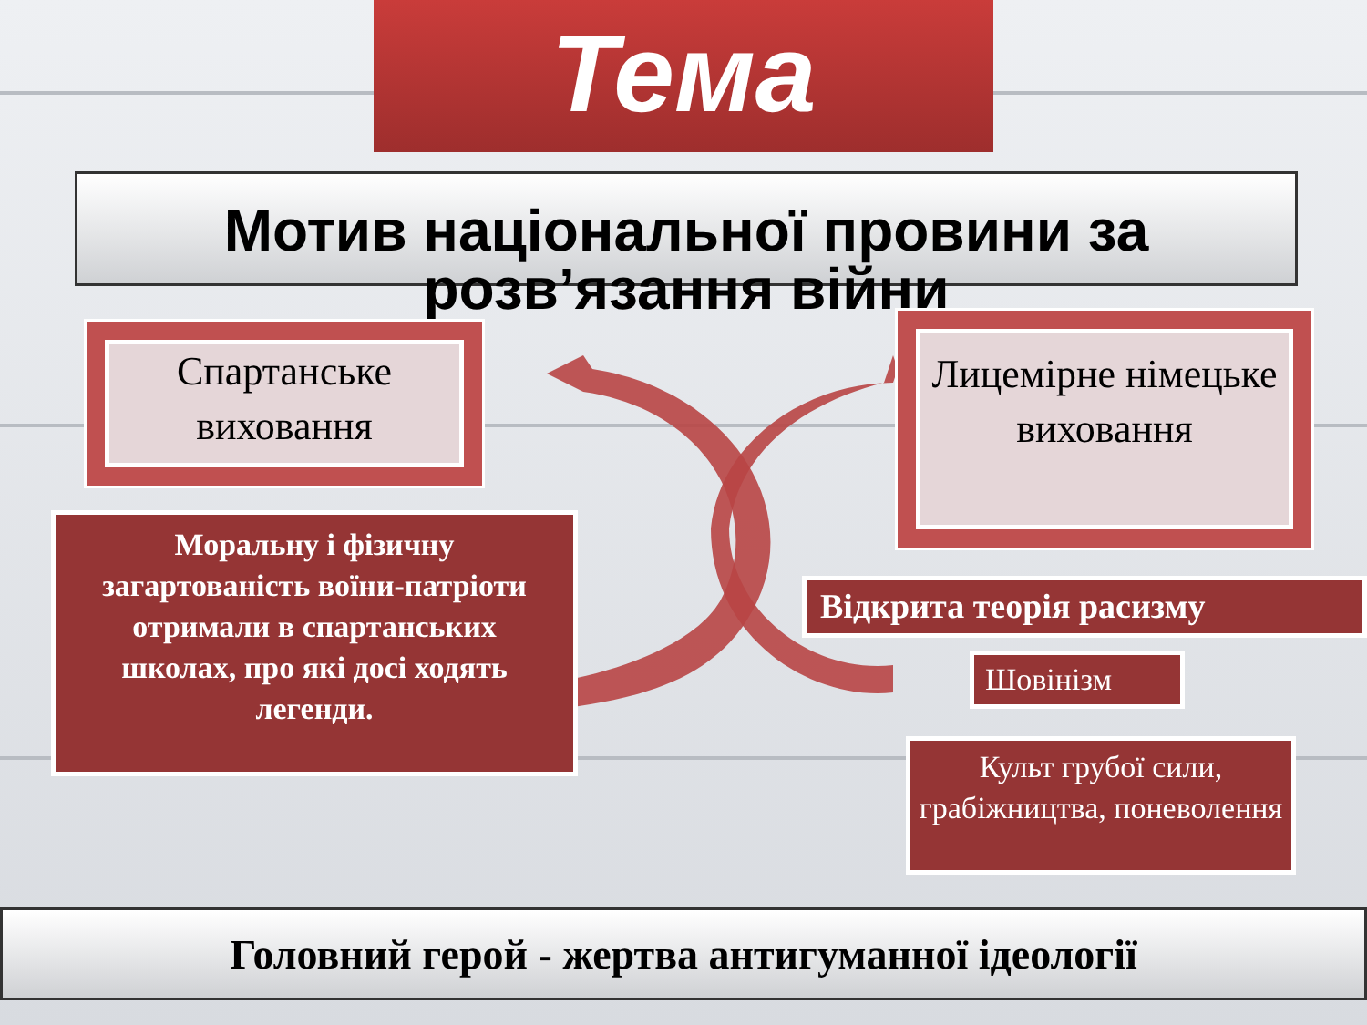Тема
Мотив національної провини за розв’язання війни
Спартанське виховання
Лицемірне німецьке виховання
Моральну і фізичну загартованість воїни-патріоти отримали в спартанських школах, про які досі ходять легенди.
Відкрита теорія расизму
Шовінізм
Культ грубої сили, грабіжництва, поневолення
Головний герой - жертва антигуманної ідеології